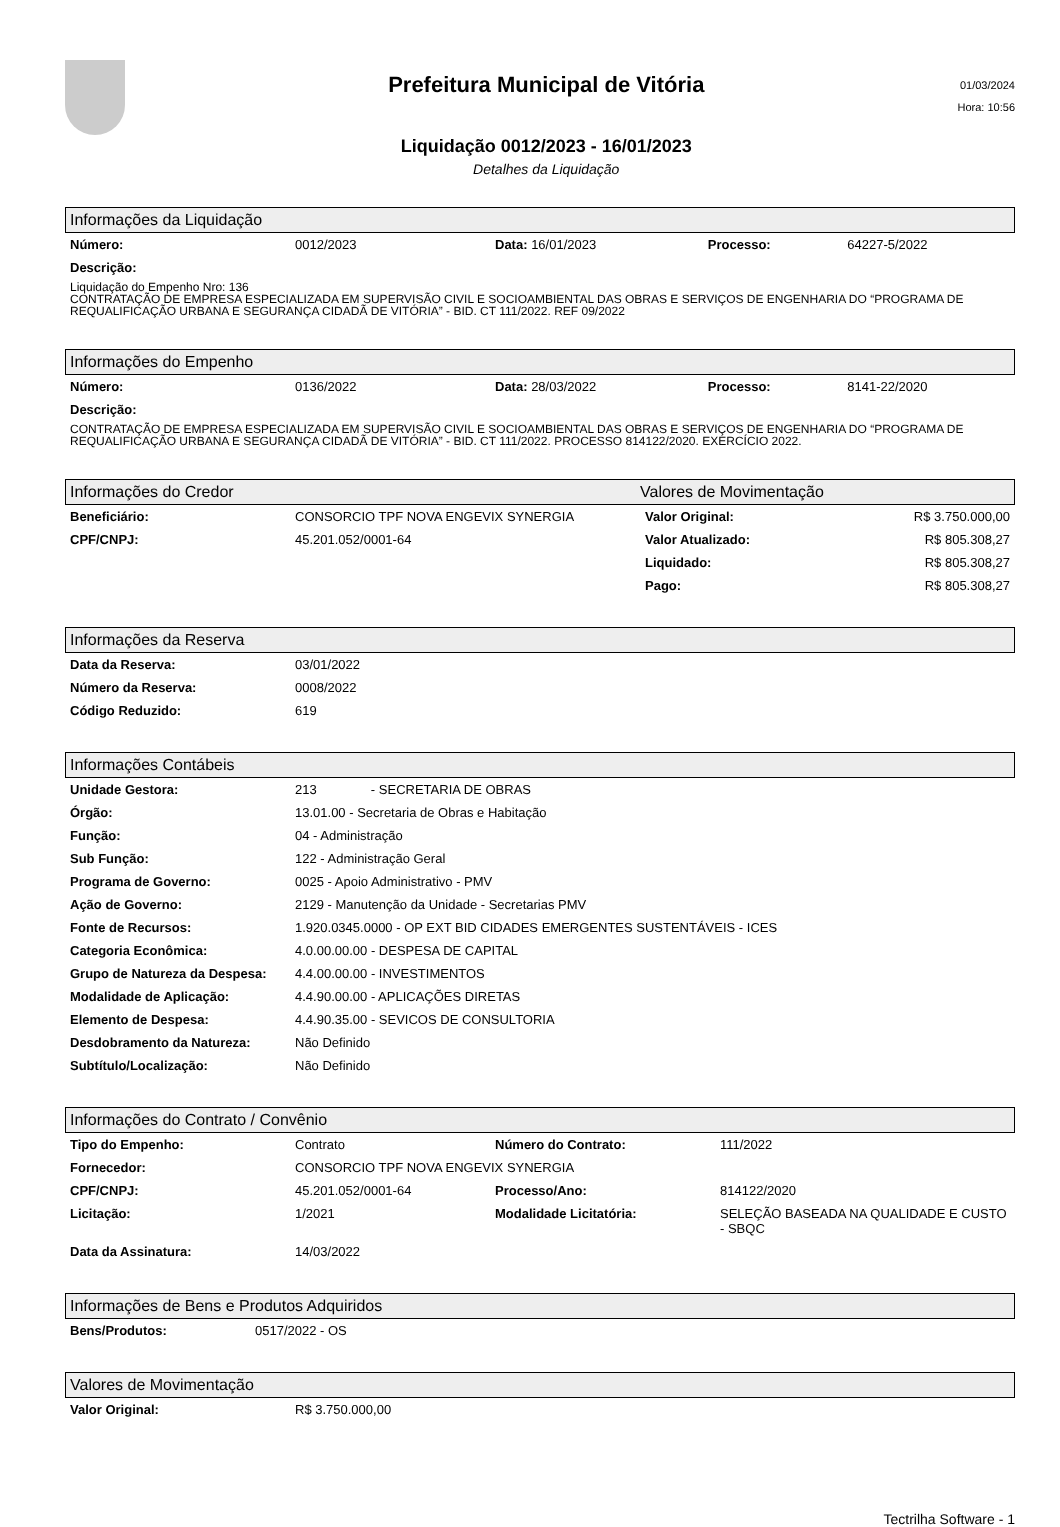Prefeitura Municipal de Vitória
Liquidação 0012/2023 - 16/01/2023
Detalhes da Liquidação
01/03/2024
Hora: 10:56
Informações da Liquidação
| Número: | 0012/2023 | Data: 16/01/2023 | Processo: | 64227-5/2022 |
| Descrição: | | | | |
Liquidação do Empenho Nro: 136
CONTRATAÇÃO DE EMPRESA ESPECIALIZADA EM SUPERVISÃO CIVIL E SOCIOAMBIENTAL DAS OBRAS E SERVIÇOS DE ENGENHARIA DO “PROGRAMA DE REQUALIFICAÇÃO URBANA E SEGURANÇA CIDADÃ DE VITÓRIA” - BID. CT 111/2022. REF 09/2022
Informações do Empenho
| Número: | 0136/2022 | Data: 28/03/2022 | Processo: | 8141-22/2020 |
| Descrição: | | | | |
CONTRATAÇÃO DE EMPRESA ESPECIALIZADA EM SUPERVISÃO CIVIL E SOCIOAMBIENTAL DAS OBRAS E SERVIÇOS DE ENGENHARIA DO “PROGRAMA DE REQUALIFICAÇÃO URBANA E SEGURANÇA CIDADÃ DE VITÓRIA” - BID. CT 111/2022. PROCESSO 814122/2020. EXERCÍCIO 2022.
Informações do Credor Valores de Movimentação
| Beneficiário: | CONSORCIO TPF NOVA ENGEVIX SYNERGIA | Valor Original: | R$ 3.750.000,00 |
| CPF/CNPJ: | 45.201.052/0001-64 | Valor Atualizado: | R$ 805.308,27 |
| | | Liquidado: | R$ 805.308,27 |
| | | Pago: | R$ 805.308,27 |
Informações da Reserva
| Data da Reserva: | 03/01/2022 |
| Número da Reserva: | 0008/2022 |
| Código Reduzido: | 619 |
Informações Contábeis
| Unidade Gestora: | 213 - SECRETARIA DE OBRAS |
| Órgão: | 13.01.00 - Secretaria de Obras e Habitação |
| Função: | 04 - Administração |
| Sub Função: | 122 - Administração Geral |
| Programa de Governo: | 0025 - Apoio Administrativo - PMV |
| Ação de Governo: | 2129 - Manutenção da Unidade - Secretarias PMV |
| Fonte de Recursos: | 1.920.0345.0000 - OP EXT BID CIDADES EMERGENTES SUSTENTÁVEIS - ICES |
| Categoria Econômica: | 4.0.00.00.00 - DESPESA DE CAPITAL |
| Grupo de Natureza da Despesa: | 4.4.00.00.00 - INVESTIMENTOS |
| Modalidade de Aplicação: | 4.4.90.00.00 - APLICAÇÕES DIRETAS |
| Elemento de Despesa: | 4.4.90.35.00 - SEVICOS DE CONSULTORIA |
| Desdobramento da Natureza: | Não Definido |
| Subtítulo/Localização: | Não Definido |
Informações do Contrato / Convênio
| Tipo do Empenho: | Contrato | Número do Contrato: | 111/2022 |
| Fornecedor: | CONSORCIO TPF NOVA ENGEVIX SYNERGIA | | |
| CPF/CNPJ: | 45.201.052/0001-64 | Processo/Ano: | 814122/2020 |
| Licitação: | 1/2021 | Modalidade Licitatória: | SELEÇÃO BASEADA NA QUALIDADE E CUSTO - SBQC |
| Data da Assinatura: | 14/03/2022 | | |
Informações de Bens e Produtos Adquiridos
| Bens/Produtos: | 0517/2022 - OS |
Valores de Movimentação
| Valor Original: | R$ 3.750.000,00 |
Tectrilha Software - 1